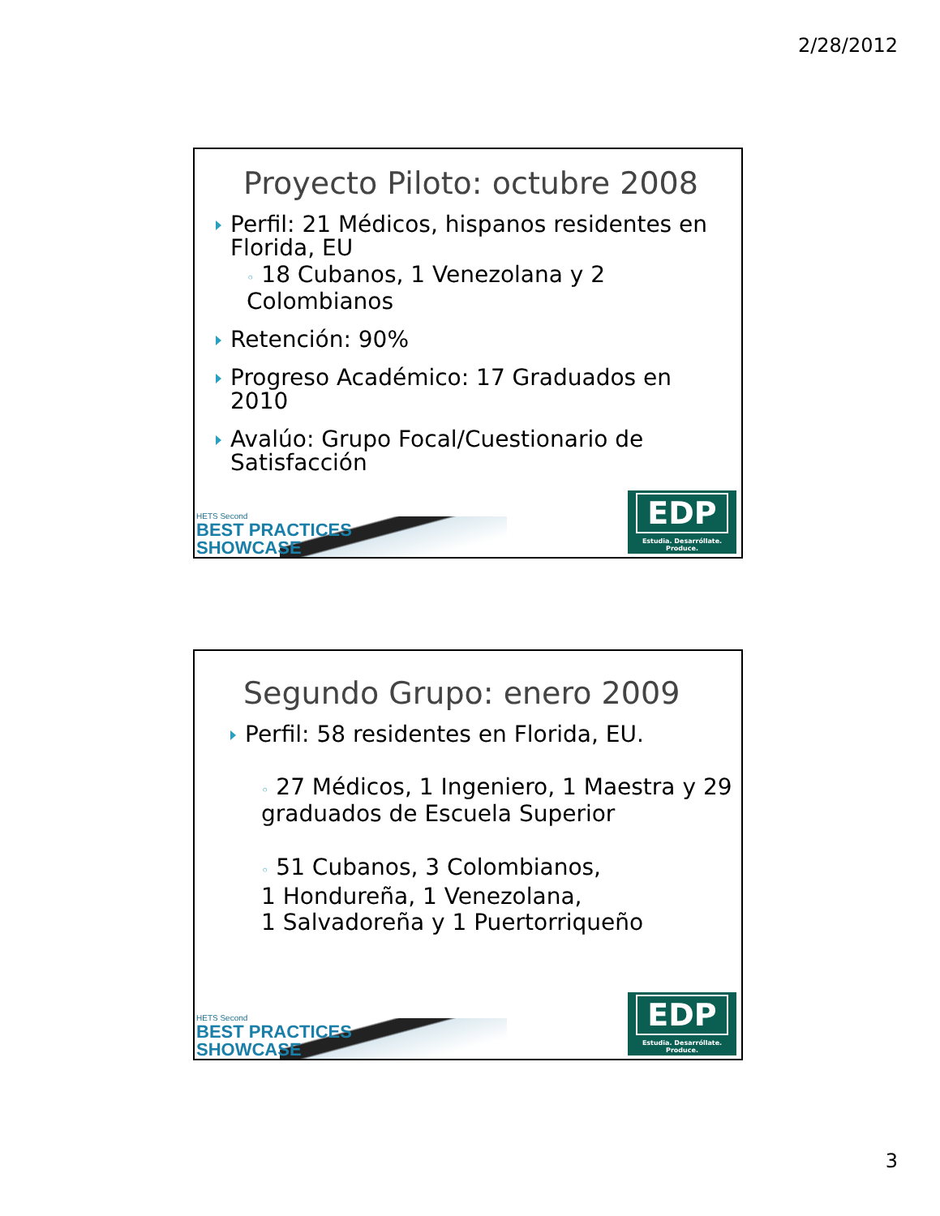2/28/2012
Proyecto Piloto: octubre 2008
Perfil: 21 Médicos, hispanos residentes en Florida, EU
◦ 18 Cubanos, 1 Venezolana y 2 Colombianos
Retención: 90%
Progreso Académico: 17 Graduados en 2010
Avalúo: Grupo Focal/Cuestionario de Satisfacción
HETS Second
BEST PRACTICES
SHOWCASE
EDP
Estudia. Desarróllate. Produce.
Segundo Grupo: enero 2009
Perfil: 58 residentes en Florida, EU.
◦ 27 Médicos, 1 Ingeniero, 1 Maestra y 29 graduados de Escuela Superior
◦ 51 Cubanos, 3 Colombianos,
1 Hondureña, 1 Venezolana,
1 Salvadoreña y 1 Puertorriqueño
HETS Second
BEST PRACTICES
SHOWCASE
EDP
Estudia. Desarróllate. Produce.
3